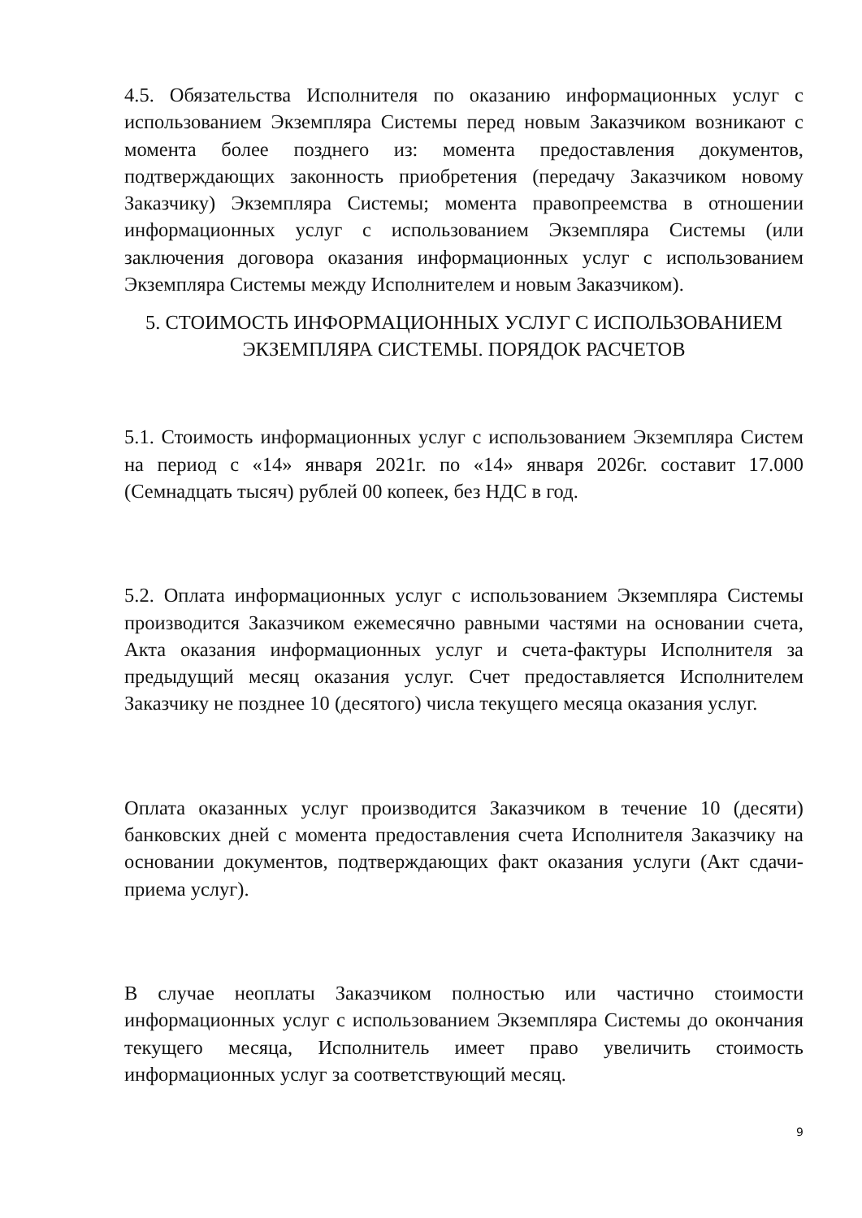4.5. Обязательства Исполнителя по оказанию информационных услуг с использованием Экземпляра Системы перед новым Заказчиком возникают с момента более позднего из: момента предоставления документов, подтверждающих законность приобретения (передачу Заказчиком новому Заказчику) Экземпляра Системы; момента правопреемства в отношении информационных услуг с использованием Экземпляра Системы (или заключения договора оказания информационных услуг с использованием Экземпляра Системы между Исполнителем и новым Заказчиком).
5. СТОИМОСТЬ ИНФОРМАЦИОННЫХ УСЛУГ С ИСПОЛЬЗОВАНИЕМ ЭКЗЕМПЛЯРА СИСТЕМЫ. ПОРЯДОК РАСЧЕТОВ
5.1. Стоимость информационных услуг с использованием Экземпляра Систем на период с «14» января 2021г. по «14» января 2026г. составит 17.000 (Семнадцать тысяч) рублей 00 копеек, без НДС в год.
5.2. Оплата информационных услуг с использованием Экземпляра Системы производится Заказчиком ежемесячно равными частями на основании счета, Акта оказания информационных услуг и счета-фактуры Исполнителя за предыдущий месяц оказания услуг. Счет предоставляется Исполнителем Заказчику не позднее 10 (десятого) числа текущего месяца оказания услуг.
Оплата оказанных услуг производится Заказчиком в течение 10 (десяти) банковских дней с момента предоставления счета Исполнителя Заказчику на основании документов, подтверждающих факт оказания услуги (Акт сдачи-приема услуг).
В случае неоплаты Заказчиком полностью или частично стоимости информационных услуг с использованием Экземпляра Системы до окончания текущего месяца, Исполнитель имеет право увеличить стоимость информационных услуг за соответствующий месяц.
9